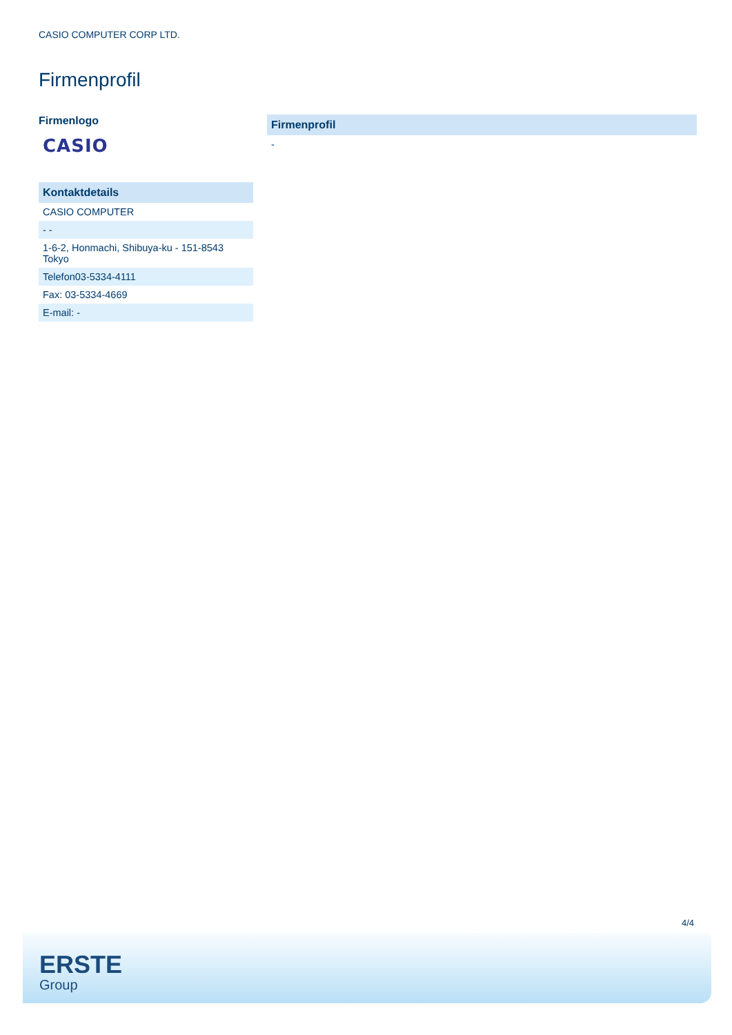CASIO COMPUTER CORP LTD.
Firmenprofil
Firmenlogo
CASIO
| Kontaktdetails |
| --- |
| CASIO COMPUTER |
| - - |
| 1-6-2, Honmachi, Shibuya-ku - 151-8543 Tokyo |
| Telefon03-5334-4111 |
| Fax: 03-5334-4669 |
| E-mail: - |
| Firmenprofil |
| --- |
| - |
4/4
ERSTE
Group